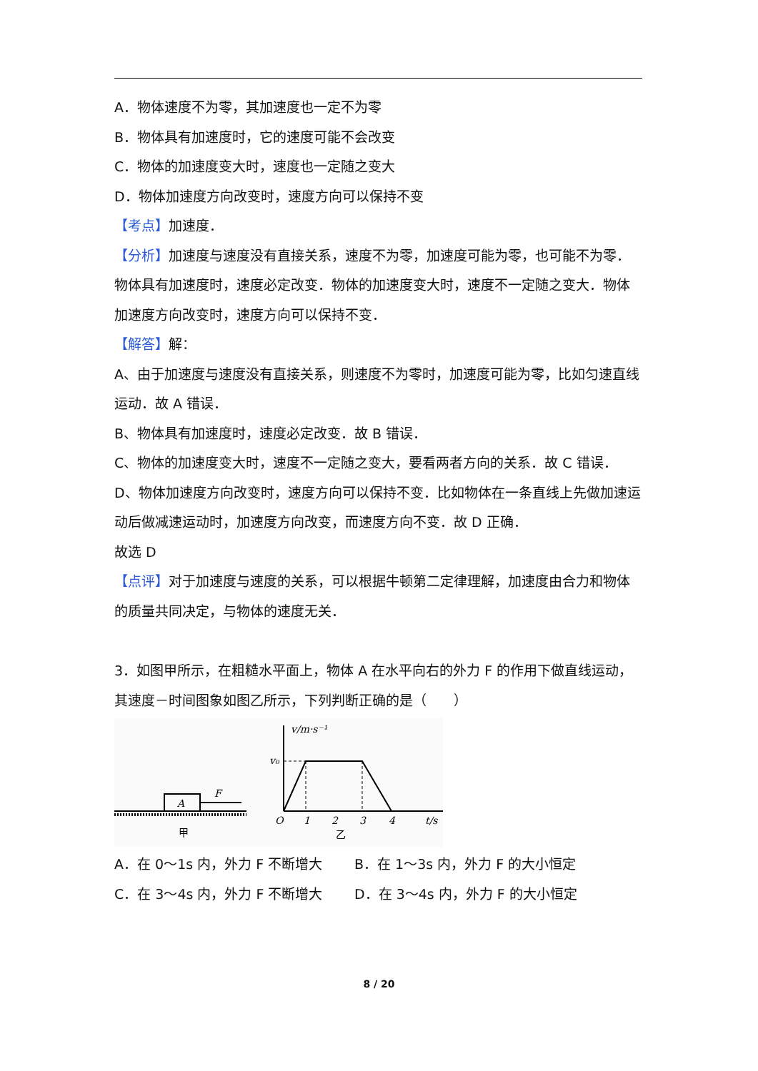A．物体速度不为零，其加速度也一定不为零
B．物体具有加速度时，它的速度可能不会改变
C．物体的加速度变大时，速度也一定随之变大
D．物体加速度方向改变时，速度方向可以保持不变
【考点】加速度．
【分析】加速度与速度没有直接关系，速度不为零，加速度可能为零，也可能不为零．物体具有加速度时，速度必定改变．物体的加速度变大时，速度不一定随之变大．物体加速度方向改变时，速度方向可以保持不变．
【解答】解：
A、由于加速度与速度没有直接关系，则速度不为零时，加速度可能为零，比如匀速直线运动．故 A 错误．
B、物体具有加速度时，速度必定改变．故 B 错误．
C、物体的加速度变大时，速度不一定随之变大，要看两者方向的关系．故 C 错误．
D、物体加速度方向改变时，速度方向可以保持不变．比如物体在一条直线上先做加速运动后做减速运动时，加速度方向改变，而速度方向不变．故 D 正确．
故选 D
【点评】对于加速度与速度的关系，可以根据牛顿第二定律理解，加速度由合力和物体的质量共同决定，与物体的速度无关．
3．如图甲所示，在粗糙水平面上，物体 A 在水平向右的外力 F 的作用下做直线运动，其速度－时间图象如图乙所示，下列判断正确的是（　　）
A
F
甲
v/m·s⁻¹
v₀
O
1
2
3
4
t/s
乙
A．在 0～1s 内，外力 F 不断增大 B．在 1～3s 内，外力 F 的大小恒定
C．在 3～4s 内，外力 F 不断增大 D．在 3～4s 内，外力 F 的大小恒定
8 / 20